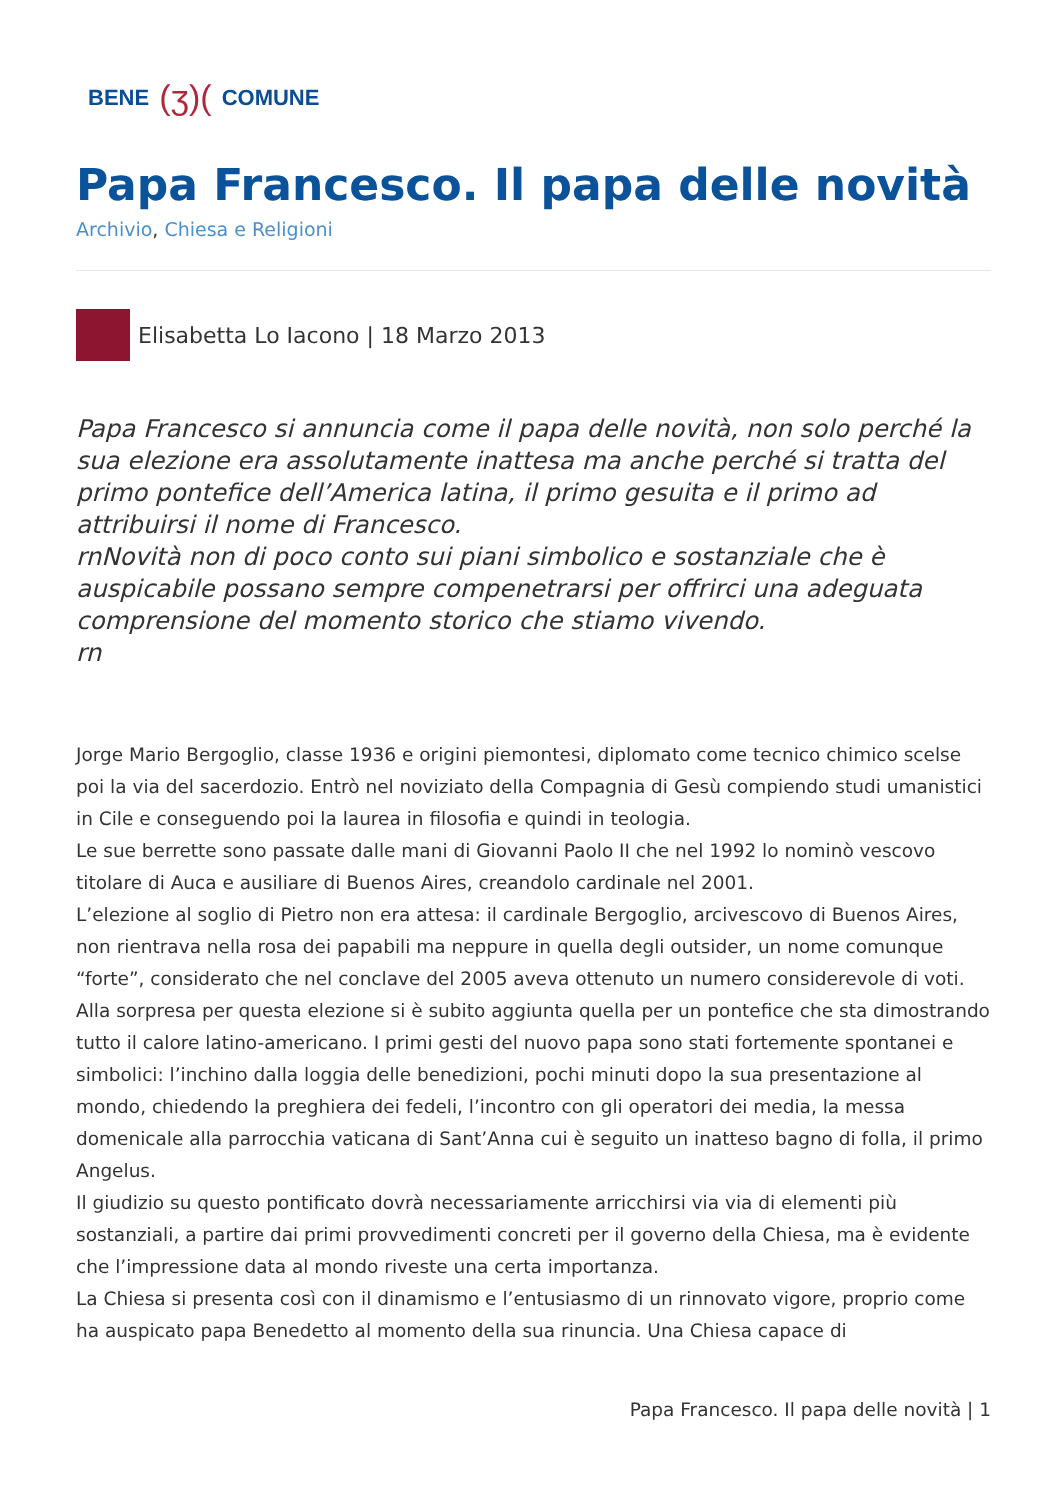BENE (ʒ)( COMUNE
Papa Francesco. Il papa delle novità
Archivio, Chiesa e Religioni
Elisabetta Lo Iacono | 18 Marzo 2013
Papa Francesco si annuncia come il papa delle novità, non solo perché la sua elezione era assolutamente inattesa ma anche perché si tratta del primo pontefice dell’America latina, il primo gesuita e il primo ad attribuirsi il nome di Francesco.
rnNovità non di poco conto sui piani simbolico e sostanziale che è auspicabile possano sempre compenetrarsi per offrirci una adeguata comprensione del momento storico che stiamo vivendo.
rn
Jorge Mario Bergoglio, classe 1936 e origini piemontesi, diplomato come tecnico chimico scelse poi la via del sacerdozio. Entrò nel noviziato della Compagnia di Gesù compiendo studi umanistici in Cile e conseguendo poi la laurea in filosofia e quindi in teologia.
Le sue berrette sono passate dalle mani di Giovanni Paolo II che nel 1992 lo nominò vescovo titolare di Auca e ausiliare di Buenos Aires, creandolo cardinale nel 2001.
L’elezione al soglio di Pietro non era attesa: il cardinale Bergoglio, arcivescovo di Buenos Aires, non rientrava nella rosa dei papabili ma neppure in quella degli outsider, un nome comunque “forte”, considerato che nel conclave del 2005 aveva ottenuto un numero considerevole di voti.
Alla sorpresa per questa elezione si è subito aggiunta quella per un pontefice che sta dimostrando tutto il calore latino-americano. I primi gesti del nuovo papa sono stati fortemente spontanei e simbolici: l’inchino dalla loggia delle benedizioni, pochi minuti dopo la sua presentazione al mondo, chiedendo la preghiera dei fedeli, l’incontro con gli operatori dei media, la messa domenicale alla parrocchia vaticana di Sant’Anna cui è seguito un inatteso bagno di folla, il primo Angelus.
Il giudizio su questo pontificato dovrà necessariamente arricchirsi via via di elementi più sostanziali, a partire dai primi provvedimenti concreti per il governo della Chiesa, ma è evidente che l’impressione data al mondo riveste una certa importanza.
La Chiesa si presenta così con il dinamismo e l’entusiasmo di un rinnovato vigore, proprio come ha auspicato papa Benedetto al momento della sua rinuncia. Una Chiesa capace di
Papa Francesco. Il papa delle novità | 1